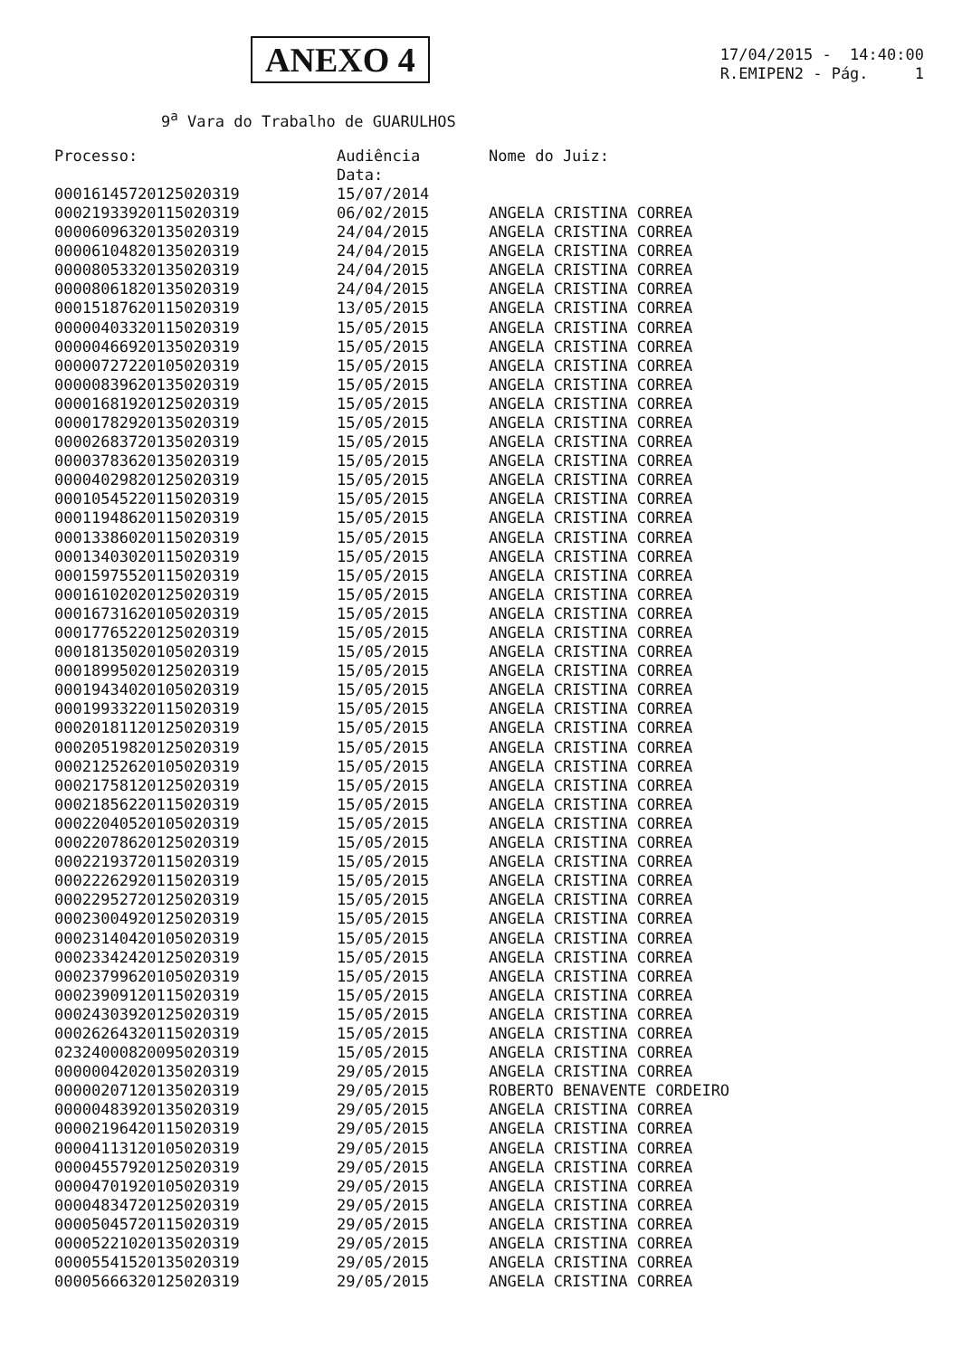ANEXO 4
17/04/2015 - 14:40:00
R.EMIPEN2 - Pág. 1
9<sup>a</sup> Vara do Trabalho de GUARULHOS
| Processo: | Audiência Data: | Nome do Juiz: |
| --- | --- | --- |
| 00016145720125020319 | 15/07/2014 | |
| 00021933920115020319 | 06/02/2015 | ANGELA CRISTINA CORREA |
| 00006096320135020319 | 24/04/2015 | ANGELA CRISTINA CORREA |
| 00006104820135020319 | 24/04/2015 | ANGELA CRISTINA CORREA |
| 00008053320135020319 | 24/04/2015 | ANGELA CRISTINA CORREA |
| 00008061820135020319 | 24/04/2015 | ANGELA CRISTINA CORREA |
| 00015187620115020319 | 13/05/2015 | ANGELA CRISTINA CORREA |
| 00000403320115020319 | 15/05/2015 | ANGELA CRISTINA CORREA |
| 00000466920135020319 | 15/05/2015 | ANGELA CRISTINA CORREA |
| 00000727220105020319 | 15/05/2015 | ANGELA CRISTINA CORREA |
| 00000839620135020319 | 15/05/2015 | ANGELA CRISTINA CORREA |
| 00001681920125020319 | 15/05/2015 | ANGELA CRISTINA CORREA |
| 00001782920135020319 | 15/05/2015 | ANGELA CRISTINA CORREA |
| 00002683720135020319 | 15/05/2015 | ANGELA CRISTINA CORREA |
| 00003783620135020319 | 15/05/2015 | ANGELA CRISTINA CORREA |
| 00004029820125020319 | 15/05/2015 | ANGELA CRISTINA CORREA |
| 00010545220115020319 | 15/05/2015 | ANGELA CRISTINA CORREA |
| 00011948620115020319 | 15/05/2015 | ANGELA CRISTINA CORREA |
| 00013386020115020319 | 15/05/2015 | ANGELA CRISTINA CORREA |
| 00013403020115020319 | 15/05/2015 | ANGELA CRISTINA CORREA |
| 00015975520115020319 | 15/05/2015 | ANGELA CRISTINA CORREA |
| 00016102020125020319 | 15/05/2015 | ANGELA CRISTINA CORREA |
| 00016731620105020319 | 15/05/2015 | ANGELA CRISTINA CORREA |
| 00017765220125020319 | 15/05/2015 | ANGELA CRISTINA CORREA |
| 00018135020105020319 | 15/05/2015 | ANGELA CRISTINA CORREA |
| 00018995020125020319 | 15/05/2015 | ANGELA CRISTINA CORREA |
| 00019434020105020319 | 15/05/2015 | ANGELA CRISTINA CORREA |
| 00019933220115020319 | 15/05/2015 | ANGELA CRISTINA CORREA |
| 00020181120125020319 | 15/05/2015 | ANGELA CRISTINA CORREA |
| 00020519820125020319 | 15/05/2015 | ANGELA CRISTINA CORREA |
| 00021252620105020319 | 15/05/2015 | ANGELA CRISTINA CORREA |
| 00021758120125020319 | 15/05/2015 | ANGELA CRISTINA CORREA |
| 00021856220115020319 | 15/05/2015 | ANGELA CRISTINA CORREA |
| 00022040520105020319 | 15/05/2015 | ANGELA CRISTINA CORREA |
| 00022078620125020319 | 15/05/2015 | ANGELA CRISTINA CORREA |
| 00022193720115020319 | 15/05/2015 | ANGELA CRISTINA CORREA |
| 00022262920115020319 | 15/05/2015 | ANGELA CRISTINA CORREA |
| 00022952720125020319 | 15/05/2015 | ANGELA CRISTINA CORREA |
| 00023004920125020319 | 15/05/2015 | ANGELA CRISTINA CORREA |
| 00023140420105020319 | 15/05/2015 | ANGELA CRISTINA CORREA |
| 00023342420125020319 | 15/05/2015 | ANGELA CRISTINA CORREA |
| 00023799620105020319 | 15/05/2015 | ANGELA CRISTINA CORREA |
| 00023909120115020319 | 15/05/2015 | ANGELA CRISTINA CORREA |
| 00024303920125020319 | 15/05/2015 | ANGELA CRISTINA CORREA |
| 00026264320115020319 | 15/05/2015 | ANGELA CRISTINA CORREA |
| 02324000820095020319 | 15/05/2015 | ANGELA CRISTINA CORREA |
| 00000042020135020319 | 29/05/2015 | ANGELA CRISTINA CORREA |
| 00000207120135020319 | 29/05/2015 | ROBERTO BENAVENTE CORDEIRO |
| 00000483920135020319 | 29/05/2015 | ANGELA CRISTINA CORREA |
| 00002196420115020319 | 29/05/2015 | ANGELA CRISTINA CORREA |
| 00004113120105020319 | 29/05/2015 | ANGELA CRISTINA CORREA |
| 00004557920125020319 | 29/05/2015 | ANGELA CRISTINA CORREA |
| 00004701920105020319 | 29/05/2015 | ANGELA CRISTINA CORREA |
| 00004834720125020319 | 29/05/2015 | ANGELA CRISTINA CORREA |
| 00005045720115020319 | 29/05/2015 | ANGELA CRISTINA CORREA |
| 00005221020135020319 | 29/05/2015 | ANGELA CRISTINA CORREA |
| 00005541520135020319 | 29/05/2015 | ANGELA CRISTINA CORREA |
| 00005666320125020319 | 29/05/2015 | ANGELA CRISTINA CORREA |